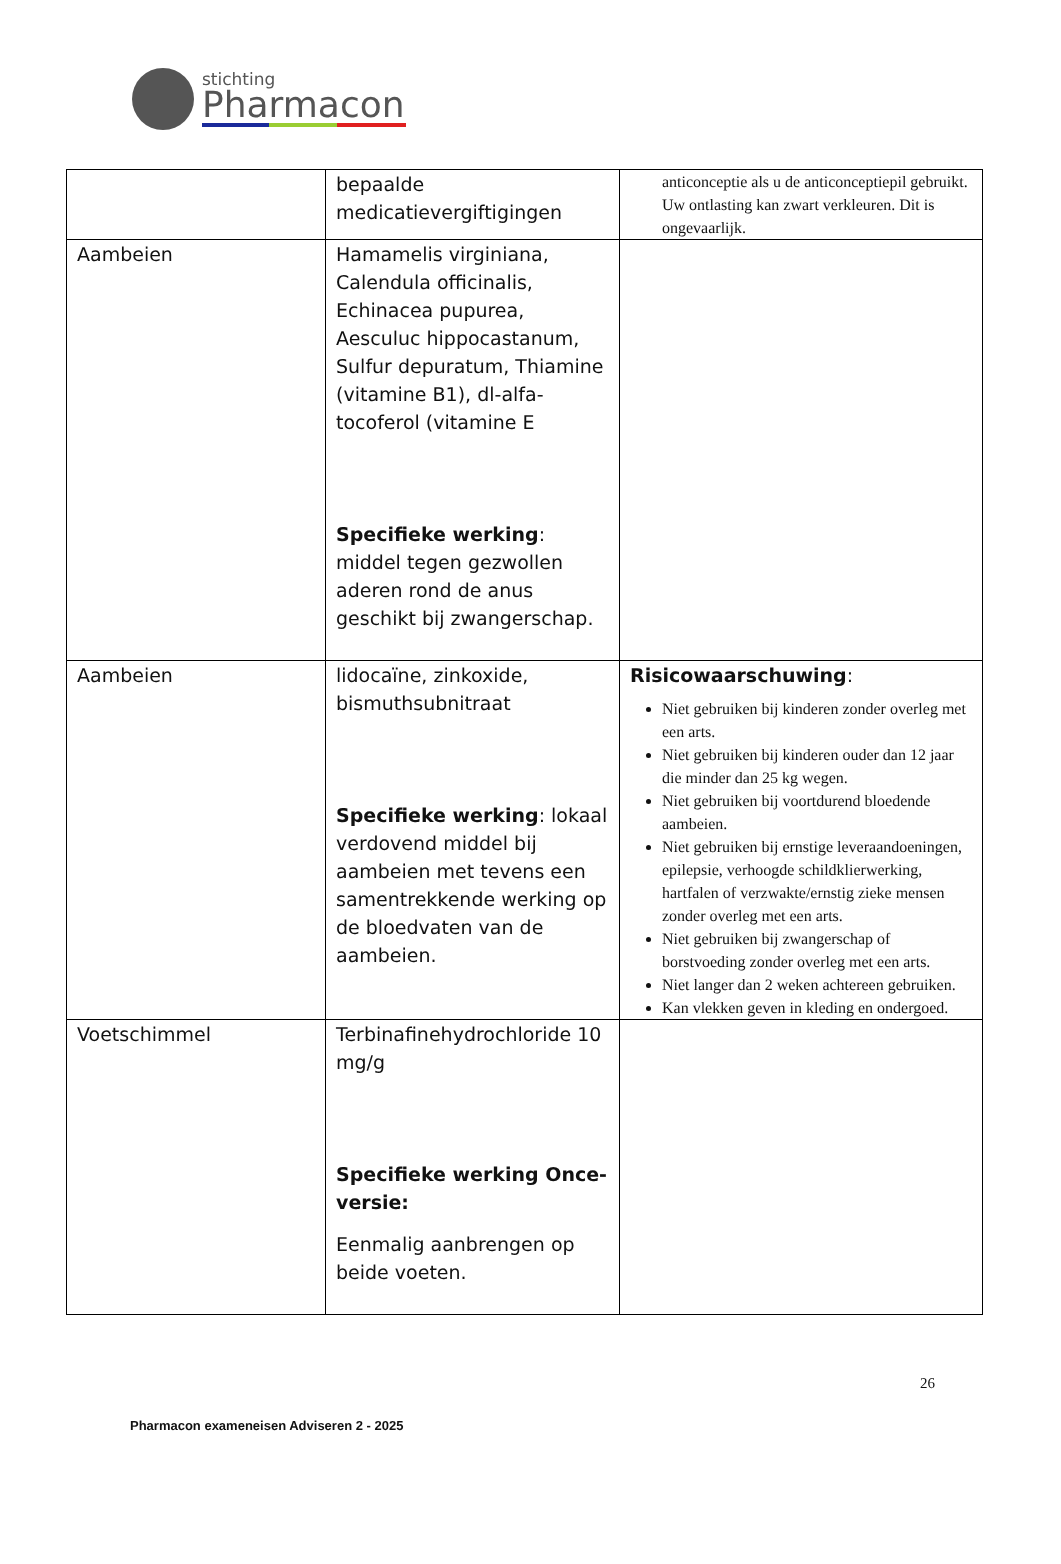stichting
Pharmacon
| | bepaalde medicatievergiftigingen | anticonceptie als u de anticonceptiepil gebruikt. Uw ontlasting kan zwart verkleuren. Dit is ongevaarlijk. |
| Aambeien | Hamamelis virginiana, Calendula officinalis, Echinacea pupurea, Aesculuc hippocastanum, Sulfur depuratum, Thiamine (vitamine B1), dl-alfa-tocoferol (vitamine E Specifieke werking : middel tegen gezwollen aderen rond de anus geschikt bij zwangerschap. | |
| Aambeien | lidocaïne, zinkoxide, bismuthsubnitraat Specifieke werking : lokaal verdovend middel bij aambeien met tevens een samentrekkende werking op de bloedvaten van de aambeien. | Risicowaarschuwing : Niet gebruiken bij kinderen zonder overleg met een arts. Niet gebruiken bij kinderen ouder dan 12 jaar die minder dan 25 kg wegen. Niet gebruiken bij voortdurend bloedende aambeien. Niet gebruiken bij ernstige leveraandoeningen, epilepsie, verhoogde schildklierwerking, hartfalen of verzwakte/ernstig zieke mensen zonder overleg met een arts. Niet gebruiken bij zwangerschap of borstvoeding zonder overleg met een arts. Niet langer dan 2 weken achtereen gebruiken. Kan vlekken geven in kleding en ondergoed. |
| Voetschimmel | Terbinafinehydrochloride 10 mg/g Specifieke werking Once-versie: Eenmalig aanbrengen op beide voeten. | |
26
Pharmacon exameneisen Adviseren 2 - 2025